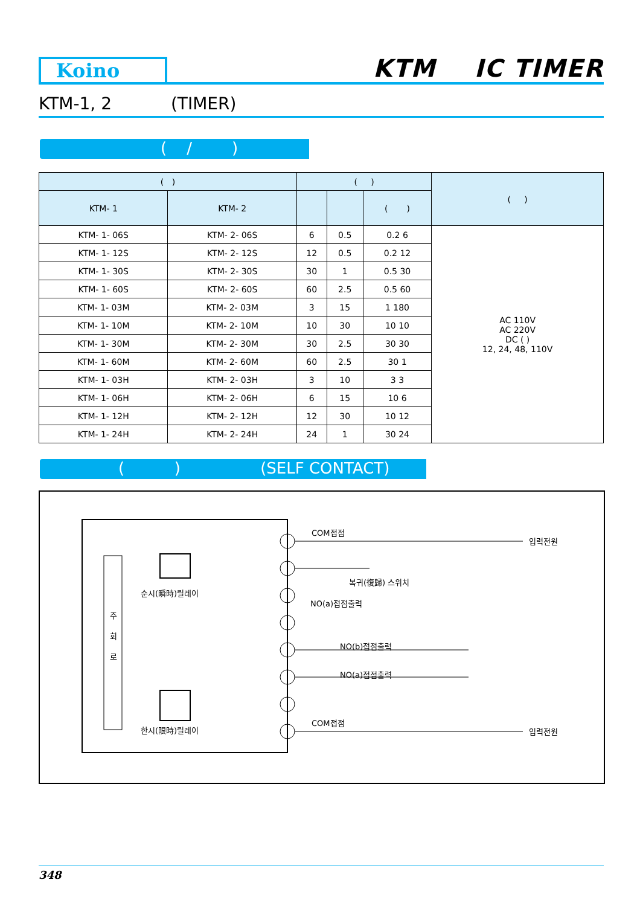Koino KTM IC TIMER
KTM-1, 2 (TIMER)
( / )
| ( ) | | ( ) | | | ( ) |
| --- | --- | --- | --- | --- | --- |
| KTM- 1 | KTM- 2 | | | ( ) | |
| KTM- 1- 06S | KTM- 2- 06S | 6 | 0.5 | 0.2 6 | AC 110V AC 220V DC ( ) 12, 24, 48, 110V |
| KTM- 1- 12S | KTM- 2- 12S | 12 | 0.5 | 0.2 12 | |
| KTM- 1- 30S | KTM- 2- 30S | 30 | 1 | 0.5 30 | |
| KTM- 1- 60S | KTM- 2- 60S | 60 | 2.5 | 0.5 60 | |
| KTM- 1- 03M | KTM- 2- 03M | 3 | 15 | 1 180 | |
| KTM- 1- 10M | KTM- 2- 10M | 10 | 30 | 10 10 | |
| KTM- 1- 30M | KTM- 2- 30M | 30 | 2.5 | 30 30 | |
| KTM- 1- 60M | KTM- 2- 60M | 60 | 2.5 | 30 1 | |
| KTM- 1- 03H | KTM- 2- 03H | 3 | 10 | 3 3 | |
| KTM- 1- 06H | KTM- 2- 06H | 6 | 15 | 10 6 | |
| KTM- 1- 12H | KTM- 2- 12H | 12 | 30 | 10 12 | |
| KTM- 1- 24H | KTM- 2- 24H | 24 | 1 | 30 24 | |
( ) (SELF CONTACT)
COM접점
입력전원
복귀(復歸) 스위치
순시(瞬時)릴레이
NO(a)접점출력
주
회
로
NO(b)접점출력
NO(a)접점출력
한시(限時)릴레이
COM접점
입력전원
348